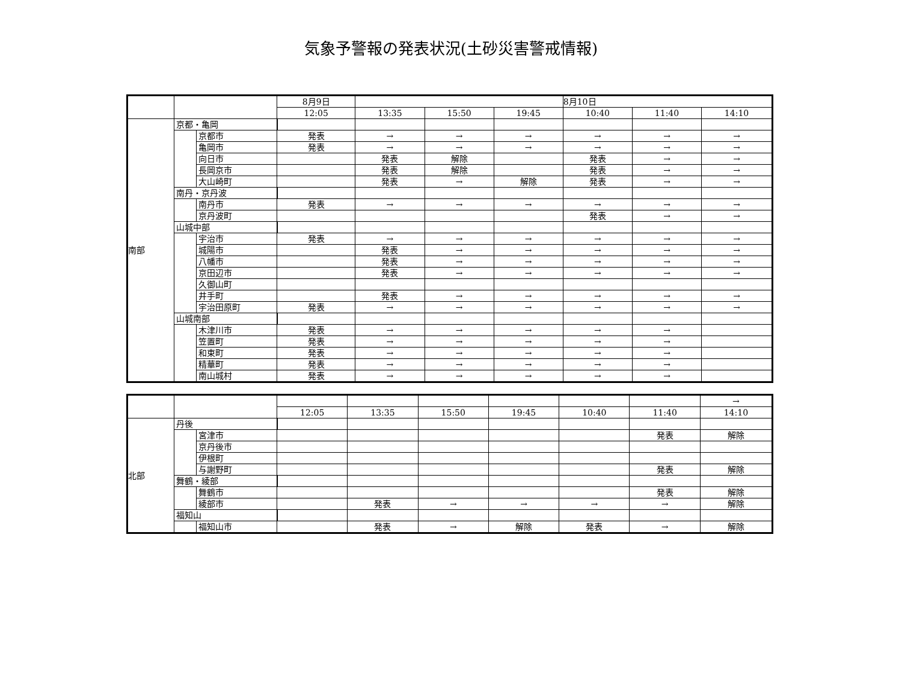気象予警報の発表状況(土砂災害警戒情報)
| | | | 8月9日 | | | | 8月10日 | | |
| | | | 12:05 | 13:35 | 15:50 | 19:45 | 10:40 | 11:40 | 14:10 |
| 南部 | 京都・亀岡 | | | | | | | | |
| | | 京都市 | 発表 | → | → | → | → | → | → |
| | | 亀岡市 | 発表 | → | → | → | → | → | → |
| | | 向日市 | | 発表 | 解除 | | 発表 | → | → |
| | | 長岡京市 | | 発表 | 解除 | | 発表 | → | → |
| | | 大山崎町 | | 発表 | → | 解除 | 発表 | → | → |
| | 南丹・京丹波 | | | | | | | | |
| | | 南丹市 | 発表 | → | → | → | → | → | → |
| | | 京丹波町 | | | | | 発表 | → | → |
| | 山城中部 | | | | | | | | |
| | | 宇治市 | 発表 | → | → | → | → | → | → |
| | | 城陽市 | | 発表 | → | → | → | → | → |
| | | 八幡市 | | 発表 | → | → | → | → | → |
| | | 京田辺市 | | 発表 | → | → | → | → | → |
| | | 久御山町 | | | | | | | |
| | | 井手町 | | 発表 | → | → | → | → | → |
| | | 宇治田原町 | 発表 | → | → | → | → | → | → |
| | 山城南部 | | | | | | | | |
| | | 木津川市 | 発表 | → | → | → | → | → | |
| | | 笠置町 | 発表 | → | → | → | → | → | |
| | | 和束町 | 発表 | → | → | → | → | → | |
| | | 精華町 | 発表 | → | → | → | → | → | |
| | | 南山城村 | 発表 | → | → | → | → | → | |
| | | | | | | | | | → |
| | | | 12:05 | 13:35 | 15:50 | 19:45 | 10:40 | 11:40 | 14:10 |
| 北部 | 丹後 | | | | | | | | |
| | | 宮津市 | | | | | | 発表 | 解除 |
| | | 京丹後市 | | | | | | | |
| | | 伊根町 | | | | | | | |
| | | 与謝野町 | | | | | | 発表 | 解除 |
| | 舞鶴・綾部 | | | | | | | | |
| | | 舞鶴市 | | | | | | 発表 | 解除 |
| | | 綾部市 | | 発表 | → | → | → | → | 解除 |
| | 福知山 | | | | | | | | |
| | | 福知山市 | | 発表 | → | 解除 | 発表 | → | 解除 |